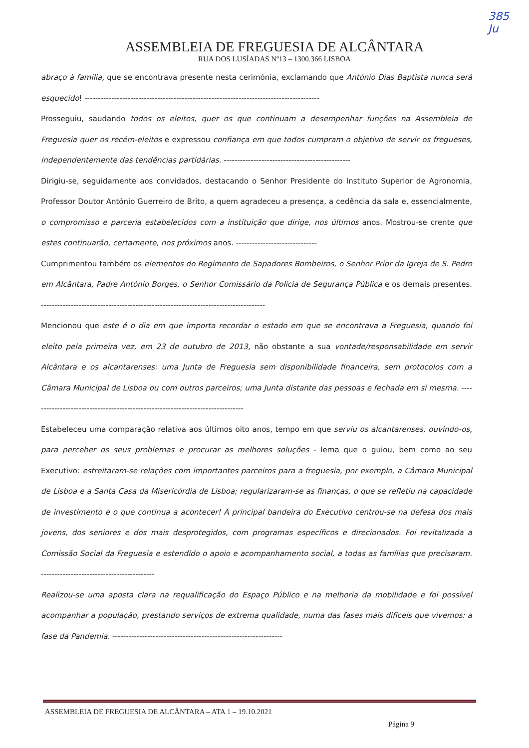385
Ju
ASSEMBLEIA DE FREGUESIA DE ALCÂNTARA
RUA DOS LUSÍADAS Nº13 – 1300.366 LISBOA
abraço à família, que se encontrava presente nesta cerimónia, exclamando que António Dias Baptista nunca será esquecido! ---------------------------------------------------------------------------------------
Prosseguiu, saudando todos os eleitos, quer os que continuam a desempenhar funções na Assembleia de Freguesia quer os recém-eleitos e expressou confiança em que todos cumpram o objetivo de servir os fregueses, independentemente das tendências partidárias. -----------------------------------------------
Dirigiu-se, seguidamente aos convidados, destacando o Senhor Presidente do Instituto Superior de Agronomia, Professor Doutor António Guerreiro de Brito, a quem agradeceu a presença, a cedência da sala e, essencialmente, o compromisso e parceria estabelecidos com a instituição que dirige, nos últimos anos. Mostrou-se crente que estes continuarão, certamente, nos próximos anos. ------------------------------
Cumprimentou também os elementos do Regimento de Sapadores Bombeiros, o Senhor Prior da Igreja de S. Pedro em Alcântara, Padre António Borges, o Senhor Comissário da Polícia de Segurança Pública e os demais presentes. -----------------------------------------------------------------------------------
Mencionou que este é o dia em que importa recordar o estado em que se encontrava a Freguesia, quando foi eleito pela primeira vez, em 23 de outubro de 2013, não obstante a sua vontade/responsabilidade em servir Alcântara e os alcantarenses: uma Junta de Freguesia sem disponibilidade financeira, sem protocolos com a Câmara Municipal de Lisboa ou com outros parceiros; uma Junta distante das pessoas e fechada em si mesma. -------------------------------------------------------------------------------
Estabeleceu uma comparação relativa aos últimos oito anos, tempo em que serviu os alcantarenses, ouvindo-os, para perceber os seus problemas e procurar as melhores soluções - lema que o guiou, bem como ao seu Executivo: estreitaram-se relações com importantes parceiros para a freguesia, por exemplo, a Câmara Municipal de Lisboa e a Santa Casa da Misericórdia de Lisboa; regularizaram-se as finanças, o que se refletiu na capacidade de investimento e o que continua a acontecer! A principal bandeira do Executivo centrou-se na defesa dos mais jovens, dos seniores e dos mais desprotegidos, com programas específicos e direcionados. Foi revitalizada a Comissão Social da Freguesia e estendido o apoio e acompanhamento social, a todas as famílias que precisaram. ------------------------------------------
Realizou-se uma aposta clara na requalificação do Espaço Público e na melhoria da mobilidade e foi possível acompanhar a população, prestando serviços de extrema qualidade, numa das fases mais difíceis que vivemos: a fase da Pandemia. ---------------------------------------------------------------
ASSEMBLEIA DE FREGUESIA DE ALCÂNTARA – ATA 1 – 19.10.2021
Página 9